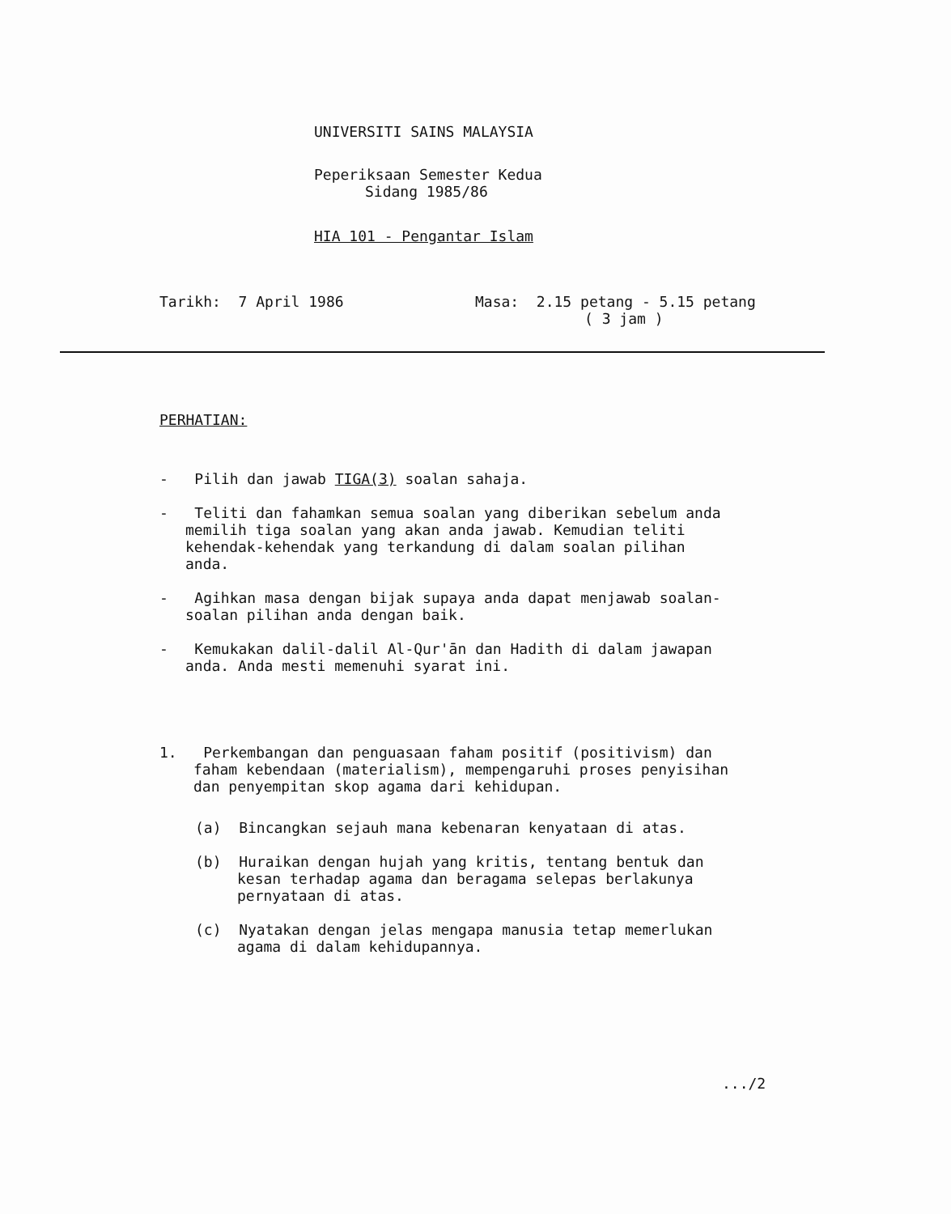UNIVERSITI SAINS MALAYSIA
Peperiksaan Semester Kedua
Sidang 1985/86
HIA 101 - Pengantar Islam
Tarikh: 7 April 1986 Masa: 2.15 petang - 5.15 petang
( 3 jam )
PERHATIAN:
- Pilih dan jawab TIGA(3) soalan sahaja.
- Teliti dan fahamkan semua soalan yang diberikan sebelum anda memilih tiga soalan yang akan anda jawab. Kemudian teliti kehendak-kehendak yang terkandung di dalam soalan pilihan anda.
- Agihkan masa dengan bijak supaya anda dapat menjawab soalan-soalan pilihan anda dengan baik.
- Kemukakan dalil-dalil Al-Qur'ān dan Hadith di dalam jawapan anda. Anda mesti memenuhi syarat ini.
1. Perkembangan dan penguasaan faham positif (positivism) dan faham kebendaan (materialism), mempengaruhi proses penyisihan dan penyempitan skop agama dari kehidupan.
(a) Bincangkan sejauh mana kebenaran kenyataan di atas.
(b) Huraikan dengan hujah yang kritis, tentang bentuk dan kesan terhadap agama dan beragama selepas berlakunya pernyataan di atas.
(c) Nyatakan dengan jelas mengapa manusia tetap memerlukan agama di dalam kehidupannya.
.../2